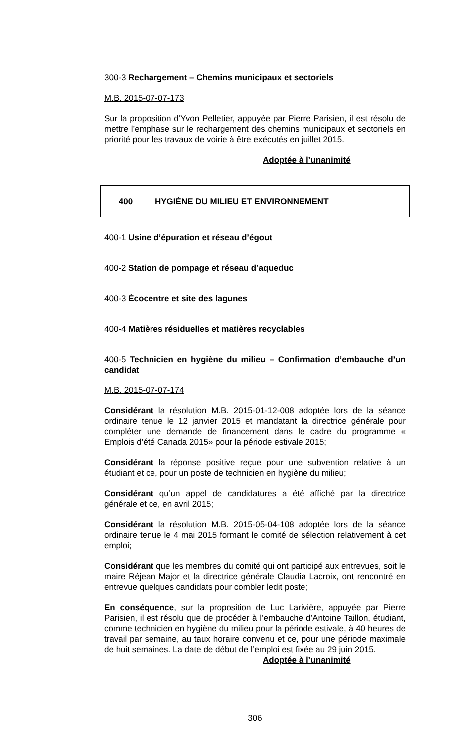300-3 Rechargement – Chemins municipaux et sectoriels
M.B. 2015-07-07-173
Sur la proposition d’Yvon Pelletier, appuyée par Pierre Parisien, il est résolu de mettre l’emphase sur le rechargement des chemins municipaux et sectoriels en priorité pour les travaux de voirie à être exécutés en juillet 2015.
Adoptée à l’unanimité
| 400 | HYGIÈNE DU MILIEU ET ENVIRONNEMENT |
400-1 Usine d’épuration et réseau d’égout
400-2 Station de pompage et réseau d’aqueduc
400-3 Écocentre et site des lagunes
400-4 Matières résiduelles et matières recyclables
400-5 Technicien en hygiène du milieu – Confirmation d’embauche d’un candidat
M.B. 2015-07-07-174
Considérant la résolution M.B. 2015-01-12-008 adoptée lors de la séance ordinaire tenue le 12 janvier 2015 et mandatant la directrice générale pour compléter une demande de financement dans le cadre du programme « Emplois d’été Canada 2015» pour la période estivale 2015;
Considérant la réponse positive reçue pour une subvention relative à un étudiant et ce, pour un poste de technicien en hygiène du milieu;
Considérant qu’un appel de candidatures a été affiché par la directrice générale et ce, en avril 2015;
Considérant la résolution M.B. 2015-05-04-108 adoptée lors de la séance ordinaire tenue le 4 mai 2015 formant le comité de sélection relativement à cet emploi;
Considérant que les membres du comité qui ont participé aux entrevues, soit le maire Réjean Major et la directrice générale Claudia Lacroix, ont rencontré en entrevue quelques candidats pour combler ledit poste;
En conséquence, sur la proposition de Luc Larivière, appuyée par Pierre Parisien, il est résolu que de procéder à l’embauche d’Antoine Taillon, étudiant, comme technicien en hygiène du milieu pour la période estivale, à 40 heures de travail par semaine, au taux horaire convenu et ce, pour une période maximale de huit semaines. La date de début de l’emploi est fixée au 29 juin 2015.
Adoptée à l’unanimité
306